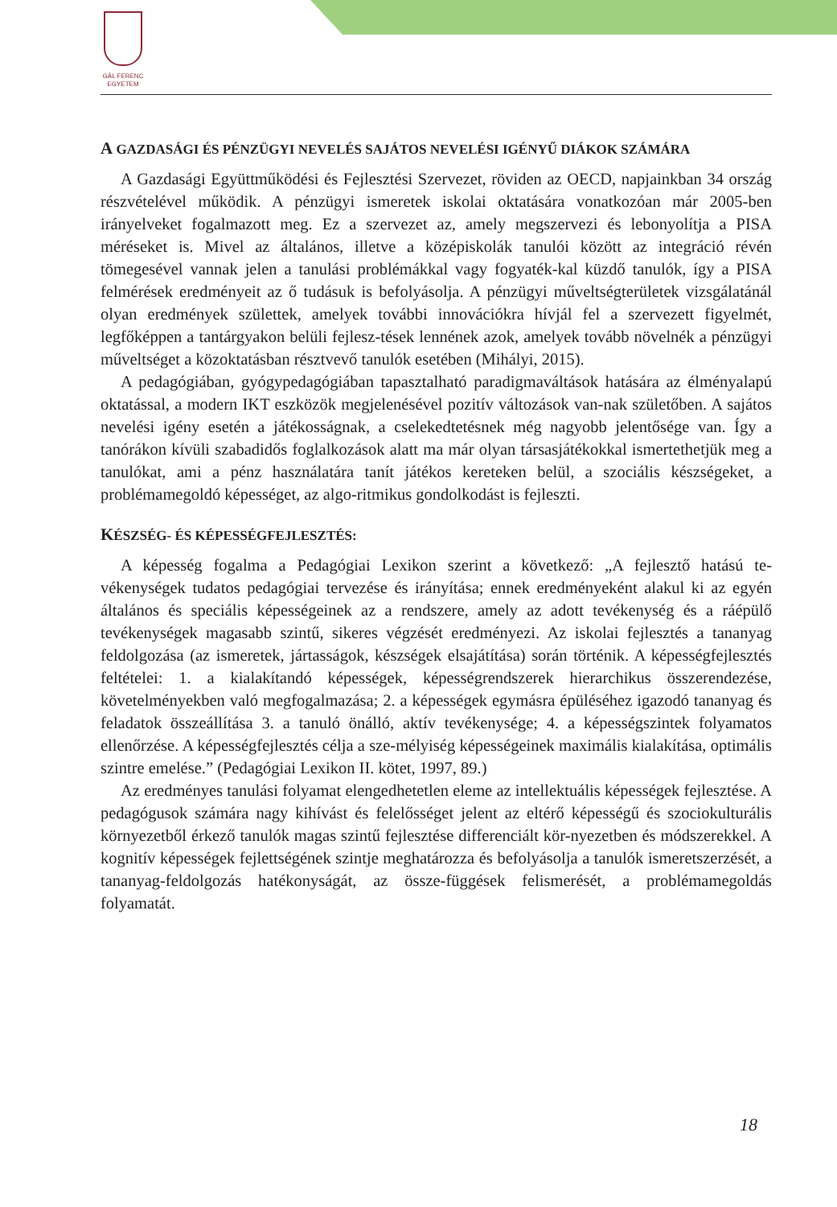GÁL FERENC
EGYETEM
A GAZDASÁGI ÉS PÉNZÜGYI NEVELÉS SAJÁTOS NEVELÉSI IGÉNYŰ DIÁKOK SZÁMÁRA
A Gazdasági Együttműködési és Fejlesztési Szervezet, röviden az OECD, napjainkban 34 ország részvételével működik. A pénzügyi ismeretek iskolai oktatására vonatkozóan már 2005-ben irányelveket fogalmazott meg. Ez a szervezet az, amely megszervezi és lebonyolítja a PISA méréseket is. Mivel az általános, illetve a középiskolák tanulói között az integráció révén tömegesével vannak jelen a tanulási problémákkal vagy fogyaték-kal küzdő tanulók, így a PISA felmérések eredményeit az ő tudásuk is befolyásolja. A pénzügyi műveltségterületek vizsgálatánál olyan eredmények születtek, amelyek további innovációkra hívjál fel a szervezett figyelmét, legfőképpen a tantárgyakon belüli fejlesz-tések lennének azok, amelyek tovább növelnék a pénzügyi műveltséget a közoktatásban résztvevő tanulók esetében (Mihályi, 2015).
A pedagógiában, gyógypedagógiában tapasztalható paradigmaváltások hatására az élményalapú oktatással, a modern IKT eszközök megjelenésével pozitív változások van-nak születőben. A sajátos nevelési igény esetén a játékosságnak, a cselekedtetésnek még nagyobb jelentősége van. Így a tanórákon kívüli szabadidős foglalkozások alatt ma már olyan társasjátékokkal ismertethetjük meg a tanulókat, ami a pénz használatára tanít játékos kereteken belül, a szociális készségeket, a problémamegoldó képességet, az algo-ritmikus gondolkodást is fejleszti.
KÉSZSÉG- ÉS KÉPESSÉGFEJLESZTÉS:
A képesség fogalma a Pedagógiai Lexikon szerint a következő: „A fejlesztő hatású te-vékenységek tudatos pedagógiai tervezése és irányítása; ennek eredményeként alakul ki az egyén általános és speciális képességeinek az a rendszere, amely az adott tevékenység és a ráépülő tevékenységek magasabb szintű, sikeres végzését eredményezi. Az iskolai fejlesztés a tananyag feldolgozása (az ismeretek, jártasságok, készségek elsajátítása) során történik. A képességfejlesztés feltételei: 1. a kialakítandó képességek, képességrendszerek hierarchikus összerendezése, követelményekben való megfogalmazása; 2. a képességek egymásra épüléséhez igazodó tananyag és feladatok összeállítása 3. a tanuló önálló, aktív tevékenysége; 4. a képességszintek folyamatos ellenőrzése. A képességfejlesztés célja a sze-mélyiség képességeinek maximális kialakítása, optimális szintre emelése.” (Pedagógiai Lexikon II. kötet, 1997, 89.)
Az eredményes tanulási folyamat elengedhetetlen eleme az intellektuális képességek fejlesztése. A pedagógusok számára nagy kihívást és felelősséget jelent az eltérő képességű és szociokulturális környezetből érkező tanulók magas szintű fejlesztése differenciált kör-nyezetben és módszerekkel. A kognitív képességek fejlettségének szintje meghatározza és befolyásolja a tanulók ismeretszerzését, a tananyag-feldolgozás hatékonyságát, az össze-függések felismerését, a problémamegoldás folyamatát.
18